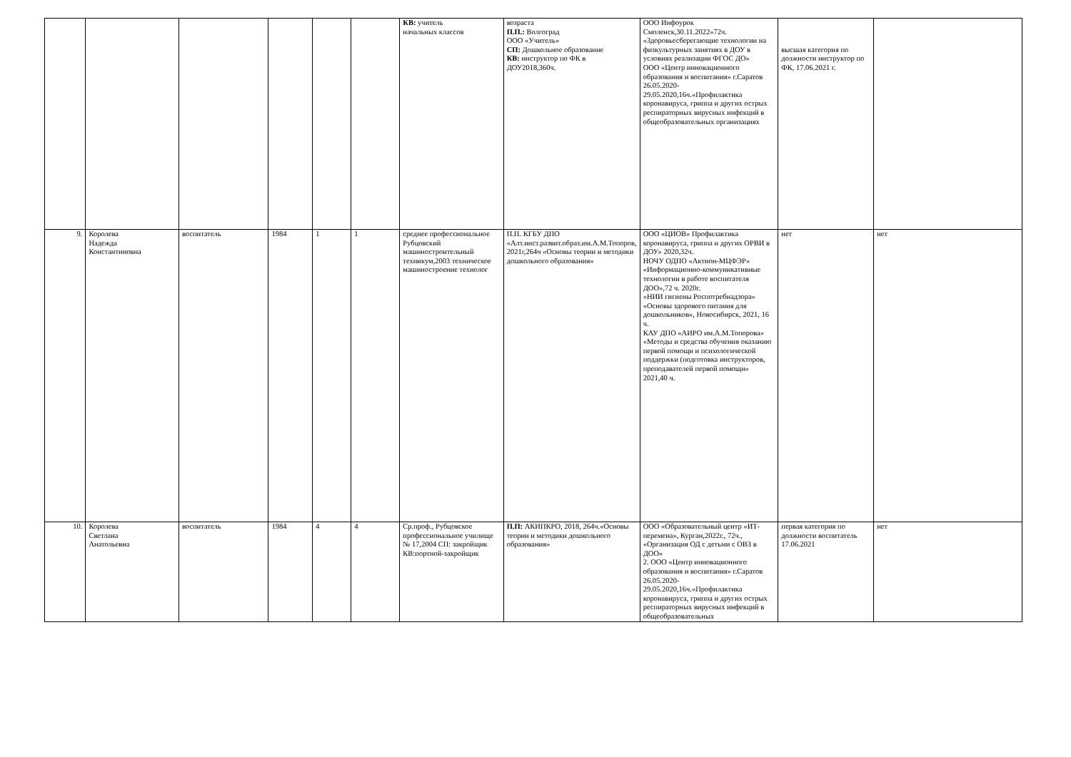| | | | | | | КВ: учитель начальных классов | возраста П.П.: Волгоград ООО «Учитель» СП: Дошкольное образование КВ: инструктор по ФК в ДОУ2018,360ч. | ООО Инфоурок Смоленск,30.11.2022»72ч. «Здоровьесберегающие технологии на физкультурных занятиях в ДОУ в условиях реализации ФГОС ДО» ООО «Центр инновационного образования и воспитания» г.Саратов 26.05.2020-29.05.2020,16ч.«Профилактика коронавируса, гриппа и других острых респираторных вирусных инфекций в общеобразовательных организациях | высшая категория по должности инструктор по ФК, 17.06.2021 г. | |
| 9. | Королева Надежда Константиновна | воспитатель | 1984 | 1 | 1 | среднее профессиональное Рубцовский машиностроительный техникум,2003 техническое машиностроение технолог | П.П. КГБУ ДПО «Алт.инст.развит.образ.им.А.М.Топоров, 2021г,264ч «Основы теории и методики дошкольного образования» | ООО «ЦИОВ» Профилактика коронавируса, гриппа и других ОРВИ в ДОУ» 2020,32ч. НОЧУ ОДПО «Актион-МЦФЭР» «Информационно-коммуникативные технологии в работе воспитателя ДОО»,72 ч. 2020г. «НИИ гигиены Роспотребнадзора» «Основы здорового питания для дошкольников», Новосибирск, 2021, 16 ч. КАУ ДПО «АИРО им.А.М.Топорова» «Методы и средства обучения оказанию первой помощи и психологической поддержки (подготовка инструкторов, преподавателей первой помощи» 2021,40 ч. | нет | нет |
| 10. | Королева Светлана Анатольевна | воспитатель | 1984 | 4 | 4 | Ср.проф., Рубцовское профессиональное училище № 17,2004 СП: закройщик КВ:портной-закройщик | П.П: АКИПКРО, 2018, 264ч.«Основы теории и методики дошкольного образования» | ООО «Образовательный центр «ИТ-перемена», Курган,2022г., 72ч., «Организация ОД с детьми с ОВЗ в ДОО» 2. ООО «Центр инновационного образования и воспитания» г.Саратов 26.05.2020-29.05.2020,16ч.«Профилактика коронавируса, гриппа и других острых респираторных вирусных инфекций в общеобразовательных | первая категория по должности воспитатель 17.06.2021 | нет |